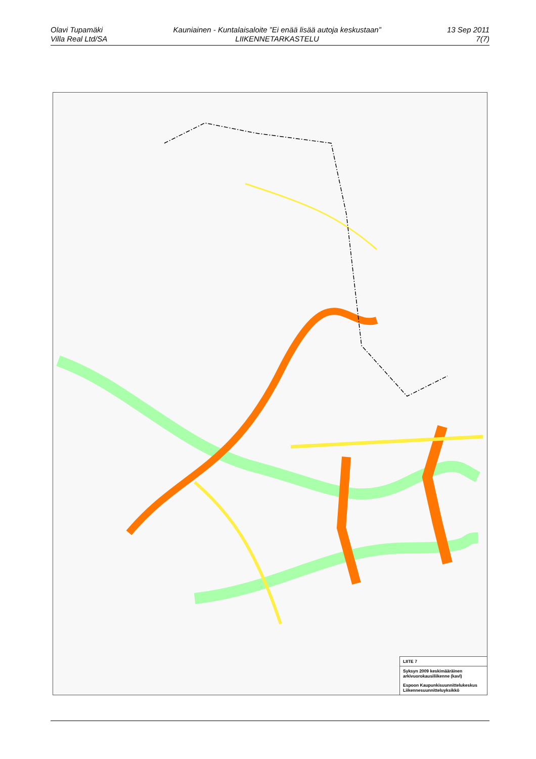Olavi Tupamäki
Villa Real Ltd/SA
Kauniainen - Kuntalaisaloite ”Ei enää lisää autoja keskustaan”
LIIKENNETARKASTELU
13 Sep 2011
7(7)
LIITE 7
Syksyn 2009 keskimääräinen arkivuorokausiliikenne (kavl)
Espoon Kaupunkisuunnittelukeskus
Liikennesuunnitteluyksikkö